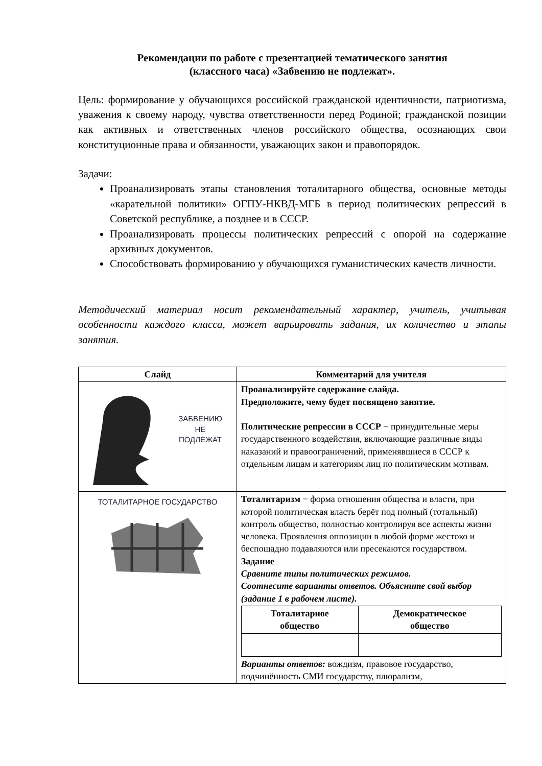Рекомендации по работе с презентацией тематического занятия
(классного часа) «Забвению не подлежат».
Цель: формирование у обучающихся российской гражданской идентичности, патриотизма, уважения к своему народу, чувства ответственности перед Родиной; гражданской позиции как активных и ответственных членов российского общества, осознающих свои конституционные права и обязанности, уважающих закон и правопорядок.
Задачи:
Проанализировать этапы становления тоталитарного общества, основные методы «карательной политики» ОГПУ-НКВД-МГБ в период политических репрессий в Советской республике, а позднее и в СССР.
Проанализировать процессы политических репрессий с опорой на содержание архивных документов.
Способствовать формированию у обучающихся гуманистических качеств личности.
Методический материал носит рекомендательный характер, учитель, учитывая особенности каждого класса, может варьировать задания, их количество и этапы занятия.
| Слайд | Комментарий для учителя |
| --- | --- |
| ЗАБВЕНИЮ НЕ ПОДЛЕЖАТ | Проанализируйте содержание слайда. Предположите, чему будет посвящено занятие. Политические репрессии в СССР − принудительные меры государственного воздействия, включающие различные виды наказаний и правоограничений, применявшиеся в СССР к отдельным лицам и категориям лиц по политическим мотивам. |
| ТОТАЛИТАРНОЕ ГОСУДАРСТВО | Тоталитаризм − форма отношения общества и власти, при которой политическая власть берёт под полный (тотальный) контроль общество, полностью контролируя все аспекты жизни человека. Проявления оппозиции в любой форме жестоко и беспощадно подавляются или пресекаются государством. Задание Сравните типы политических режимов. Соотнесите варианты ответов. Объясните свой выбор (задание 1 в рабочем листе). / Тоталитарное общество / Демократическое общество / Варианты ответов: вождизм, правовое государство, подчинённость СМИ государству, плюрализм, |